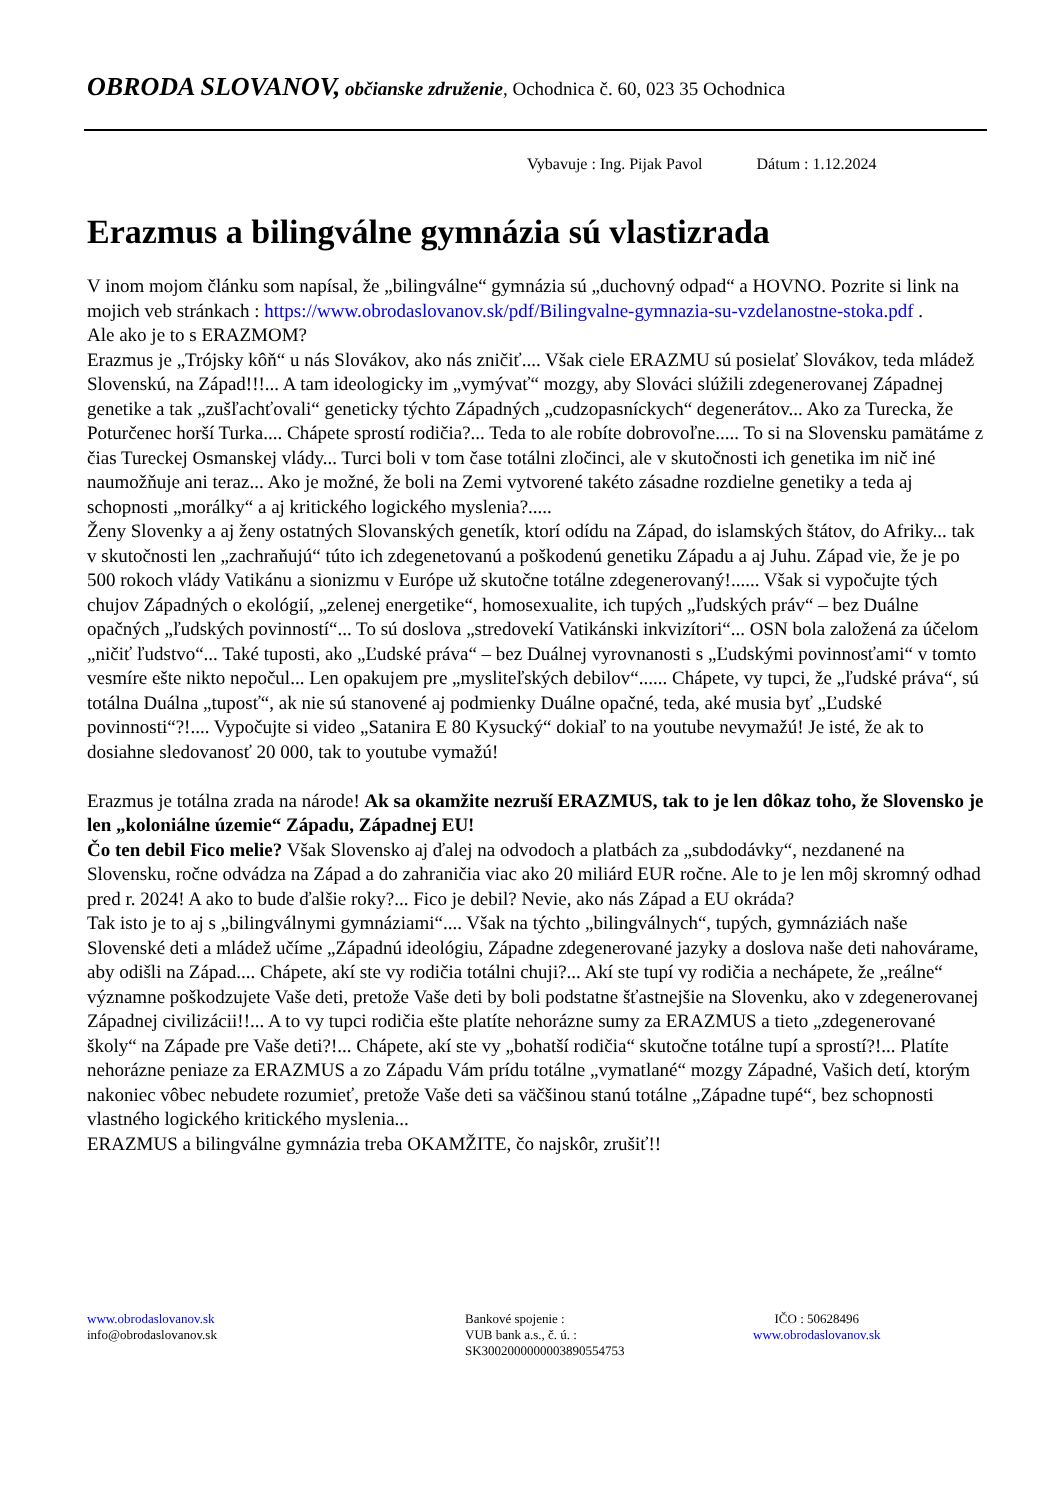OBRODA SLOVANOV, občianske združenie, Ochodnica č. 60, 023 35 Ochodnica
Vybavuje : Ing. Pijak Pavol Dátum : 1.12.2024
Erazmus a bilingválne gymnázia sú vlastizrada
V inom mojom článku som napísal, že „bilingválne“ gymnázia sú „duchovný odpad“ a HOVNO. Pozrite si link na mojich veb stránkach : https://www.obrodaslovanov.sk/pdf/Bilingvalne-gymnazia-su-vzdelanostne-stoka.pdf .
Ale ako je to s ERAZMOM?
Erazmus je „Trójsky kôň“ u nás Slovákov, ako nás zničiť.... Však ciele ERAZMU sú posielať Slovákov, teda mládež Slovenskú, na Západ!!!... A tam ideologicky im „vymývať“ mozgy, aby Slováci slúžili zdegenerovanej Západnej genetike a tak „zušľachťovali“ geneticky týchto Západných „cudzopasníckych“ degenerátov... Ako za Turecka, že Poturčenec horší Turka.... Chápete sprostí rodičia?... Teda to ale robíte dobrovoľne..... To si na Slovensku pamätáme z čias Tureckej Osmanskej vlády... Turci boli v tom čase totálni zločinci, ale v skutočnosti ich genetika im nič iné naumožňuje ani teraz... Ako je možné, že boli na Zemi vytvorené takéto zásadne rozdielne genetiky a teda aj schopnosti „morálky“ a aj kritického logického myslenia?.....
Ženy Slovenky a aj ženy ostatných Slovanských genetík, ktorí odídu na Západ, do islamských štátov, do Afriky... tak v skutočnosti len „zachraňujú“ túto ich zdegenetovanú a poškodenú genetiku Západu a aj Juhu. Západ vie, že je po 500 rokoch vlády Vatikánu a sionizmu v Európe už skutočne totálne zdegenerovaný!...... Však si vypočujte tých chujov Západných o ekológií, „zelenej energetike“, homosexualite, ich tupých „ľudských práv“ – bez Duálne opačných „ľudských povinností“... To sú doslova „stredovekí Vatikánski inkvizítori“... OSN bola založená za účelom „ničiť ľudstvo“... Také tuposti, ako „Ľudské práva“ – bez Duálnej vyrovnanosti s „Ľudskými povinnosťami“ v tomto vesmíre ešte nikto nepočul... Len opakujem pre „mysliteľských debilov“...... Chápete, vy tupci, že „ľudské práva“, sú totálna Duálna „tuposť“, ak nie sú stanovené aj podmienky Duálne opačné, teda, aké musia byť „Ľudské povinnosti“?!.... Vypočujte si video „Satanira E 80 Kysucký“ dokiaľ to na youtube nevymažú! Je isté, že ak to dosiahne sledovanosť 20 000, tak to youtube vymažú!
Erazmus je totálna zrada na národe! Ak sa okamžite nezruší ERAZMUS, tak to je len dôkaz toho, že Slovensko je len „koloniálne územie“ Západu, Západnej EU!
Čo ten debil Fico melie? Však Slovensko aj ďalej na odvodoch a platbách za „subdodávky“, nezdanené na Slovensku, ročne odvádza na Západ a do zahraničia viac ako 20 miliárd EUR ročne. Ale to je len môj skromný odhad pred r. 2024! A ako to bude ďalšie roky?... Fico je debil? Nevie, ako nás Západ a EU okráda?
Tak isto je to aj s „bilingválnymi gymnáziami“.... Však na týchto „bilingválnych“, tupých, gymnáziách naše Slovenské deti a mládež učíme „Západnú ideológiu, Západne zdegenerované jazyky a doslova naše deti nahovárame, aby odišli na Západ.... Chápete, akí ste vy rodičia totálni chuji?... Akí ste tupí vy rodičia a nechápete, že „reálne“ významne poškodzujete Vaše deti, pretože Vaše deti by boli podstatne šťastnejšie na Slovenku, ako v zdegenerovanej Západnej civilizácii!!... A to vy tupci rodičia ešte platíte nehorázne sumy za ERAZMUS a tieto „zdegenerované školy“ na Západe pre Vaše deti?!... Chápete, akí ste vy „bohatší rodičia“ skutočne totálne tupí a sprostí?!... Platíte nehorázne peniaze za ERAZMUS a zo Západu Vám prídu totálne „vymatlané“ mozgy Západné, Vašich detí, ktorým nakoniec vôbec nebudete rozumieť, pretože Vaše deti sa väčšinou stanú totálne „Západne tupé“, bez schopnosti vlastného logického kritického myslenia...
ERAZMUS a bilingválne gymnázia treba OKAMŽITE, čo najskôr, zrušiť!!
www.obrodaslovanov.sk
info@obrodaslovanov.sk
Bankové spojenie :
VUB bank a.s., č. ú. :
SK3002000000003890554753
IČO : 50628496
www.obrodaslovanov.sk